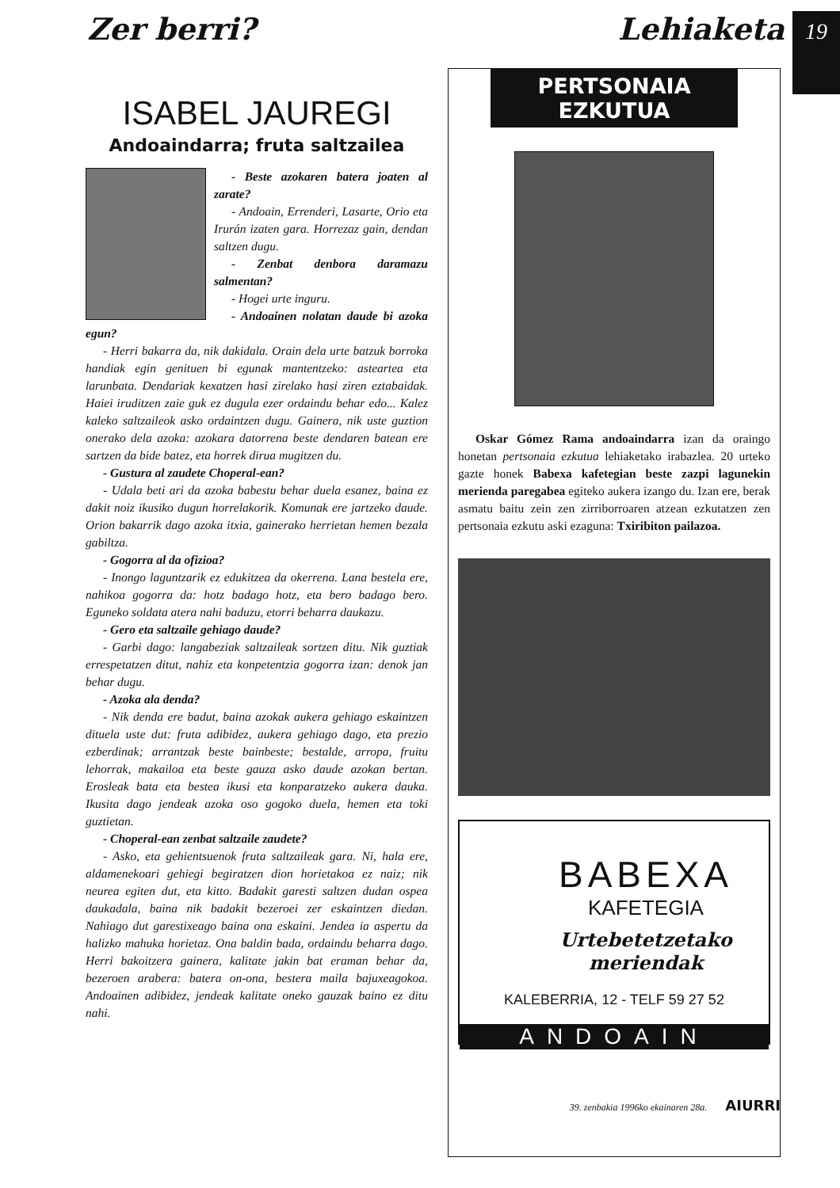Zer berri? Lehiaketa
19
ISABEL JAUREGI
Andoaindarra; fruta saltzailea
- Beste azokaren batera joaten al zarate?
- Andoain, Errenderi, Lasarte, Orio eta Irurán izaten gara. Horrezaz gain, dendan saltzen dugu.
- Zenbat denbora daramazu salmentan?
- Hogei urte inguru.
- Andoainen nolatan daude bi azoka egun?
- Herri bakarra da, nik dakidala. Orain dela urte batzuk borroka handiak egin genituen bi egunak mantentzeko: asteartea eta larunbata. Dendariak kexatzen hasi zirelako hasi ziren eztabaidak. Haiei iruditzen zaie guk ez dugula ezer ordaindu behar edo... Kalez kaleko saltzaileok asko ordaintzen dugu. Gainera, nik uste guztion onerako dela azoka: azokara datorrena beste dendaren batean ere sartzen da bide batez, eta horrek dirua mugitzen du.
- Gustura al zaudete Choperal-ean?
- Udala beti ari da azoka babestu behar duela esanez, baina ez dakit noiz ikusiko dugun horrelakorik. Komunak ere jartzeko daude. Orion bakarrik dago azoka itxia, gainerako herrietan hemen bezala gabiltza.
- Gogorra al da ofizioa?
- Inongo laguntzarik ez edukitzea da okerrena. Lana bestela ere, nahikoa gogorra da: hotz badago hotz, eta bero badago bero. Eguneko soldata atera nahi baduzu, etorri beharra daukazu.
- Gero eta saltzaile gehiago daude?
- Garbi dago: langabeziak saltzaileak sortzen ditu. Nik guztiak errespetatzen ditut, nahiz eta konpetentzia gogorra izan: denok jan behar dugu.
- Azoka ala denda?
- Nik denda ere badut, baina azokak aukera gehiago eskaintzen dituela uste dut: fruta adibidez, aukera gehiago dago, eta prezio ezberdinak; arrantzak beste bainbeste; bestalde, arropa, fruitu lehorrak, makailoa eta beste gauza asko daude azokan bertan. Erosleak bata eta bestea ikusi eta konparatzeko aukera dauka. Ikusita dago jendeak azoka oso gogoko duela, hemen eta toki guztietan.
- Choperal-ean zenbat saltzaile zaudete?
- Asko, eta gehientsuenok fruta saltzaileak gara. Ni, hala ere, aldamenekoari gehiegi begiratzen dion horietakoa ez naiz; nik neurea egiten dut, eta kitto. Badakit garesti saltzen dudan ospea daukadala, baina nik badakit bezeroei zer eskaintzen diedan. Nahiago dut garestixeago baina ona eskaini. Jendea ia aspertu da halizko mahuka horietaz. Ona baldin bada, ordaindu beharra dago. Herri bakoitzera gainera, kalitate jakin bat eraman behar da, bezeroen arabera: batera on-ona, bestera maila bajuxeagokoa. Andoainen adibidez, jendeak kalitate oneko gauzak baino ez ditu nahi.
PERTSONAIA
EZKUTUA
Oskar Gómez Rama andoaindarra izan da oraingo honetan pertsonaia ezkutua lehiaketako irabazlea. 20 urteko gazte honek Babexa kafetegian beste zazpi lagunekin merienda paregabea egiteko aukera izango du. Izan ere, berak asmatu baitu zein zen zirriborroaren atzean ezkutatzen zen pertsonaia ezkutu aski ezaguna: Txiribiton pailazoa.
BABEXA
KAFETEGIA
Urtebetetzetako
meriendak
KALEBERRIA, 12 - TELF 59 27 52
ANDOAIN
39. zenbakia 1996ko ekainaren 28a. AIURRI